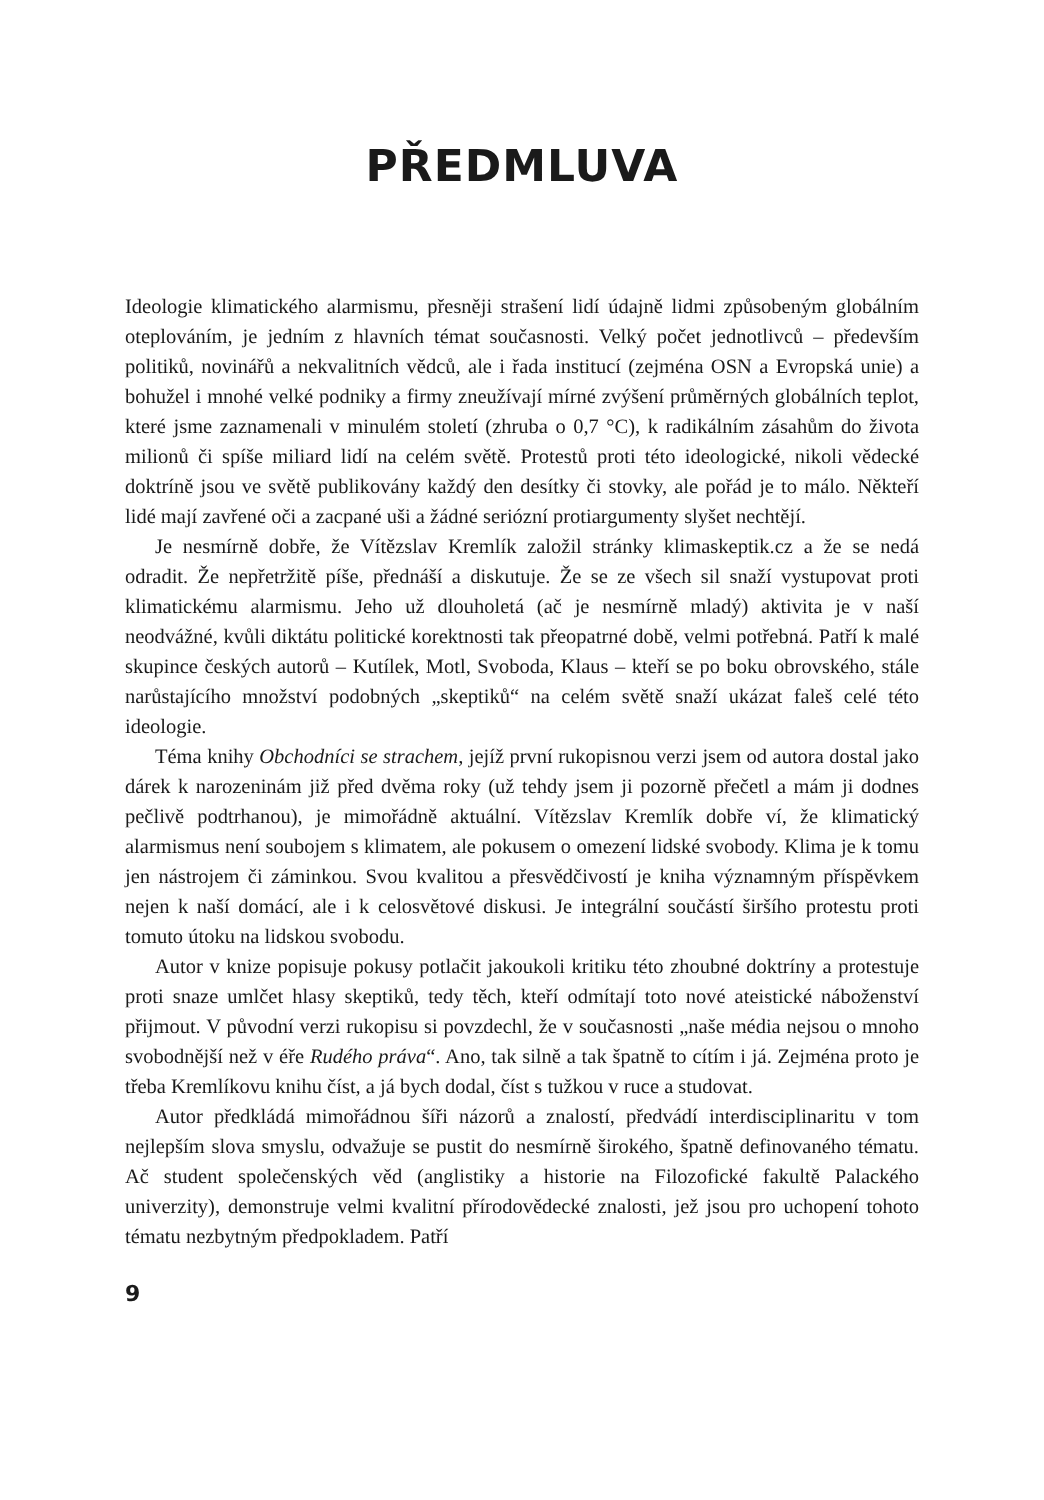PŘEDMLUVA
Ideologie klimatického alarmismu, přesněji strašení lidí údajně lidmi způsobeným globálním oteplováním, je jedním z hlavních témat současnosti. Velký počet jednotlivců – především politiků, novinářů a nekvalitních vědců, ale i řada institucí (zejména OSN a Evropská unie) a bohužel i mnohé velké podniky a firmy zneužívají mírné zvýšení průměrných globálních teplot, které jsme zaznamenali v minulém století (zhruba o 0,7 °C), k radikálním zásahům do života milionů či spíše miliard lidí na celém světě. Protestů proti této ideologické, nikoli vědecké doktríně jsou ve světě publikovány každý den desítky či stovky, ale pořád je to málo. Někteří lidé mají zavřené oči a zacpané uši a žádné seriózní protiargumenty slyšet nechtějí.
Je nesmírně dobře, že Vítězslav Kremlík založil stránky klimaskeptik.cz a že se nedá odradit. Že nepřetržitě píše, přednáší a diskutuje. Že se ze všech sil snaží vystupovat proti klimatickému alarmismu. Jeho už dlouholetá (ač je nesmírně mladý) aktivita je v naší neodvážné, kvůli diktátu politické korektnosti tak přeopatrné době, velmi potřebná. Patří k malé skupince českých autorů – Kutílek, Motl, Svoboda, Klaus – kteří se po boku obrovského, stále narůstajícího množství podobných „skeptiků“ na celém světě snaží ukázat faleš celé této ideologie.
Téma knihy Obchodníci se strachem, jejíž první rukopisnou verzi jsem od autora dostal jako dárek k narozeninám již před dvěma roky (už tehdy jsem ji pozorně přečetl a mám ji dodnes pečlivě podtrhanou), je mimořádně aktuální. Vítězslav Kremlík dobře ví, že klimatický alarmismus není soubojem s klimatem, ale pokusem o omezení lidské svobody. Klima je k tomu jen nástrojem či záminkou. Svou kvalitou a přesvědčivostí je kniha významným příspěvkem nejen k naší domácí, ale i k celosvětové diskusi. Je integrální součástí širšího protestu proti tomuto útoku na lidskou svobodu.
Autor v knize popisuje pokusy potlačit jakoukoli kritiku této zhoubné doktríny a protestuje proti snaze umlčet hlasy skeptiků, tedy těch, kteří odmítají toto nové ateistické náboženství přijmout. V původní verzi rukopisu si povzdechl, že v současnosti „naše média nejsou o mnoho svobodnější než v éře Rudého práva“. Ano, tak silně a tak špatně to cítím i já. Zejména proto je třeba Kremlíkovu knihu číst, a já bych dodal, číst s tužkou v ruce a studovat.
Autor předkládá mimořádnou šíři názorů a znalostí, předvádí interdisciplinaritu v tom nejlepším slova smyslu, odvažuje se pustit do nesmírně širokého, špatně definovaného tématu. Ač student společenských věd (anglistiky a historie na Filozofické fakultě Palackého univerzity), demonstruje velmi kvalitní přírodovědecké znalosti, jež jsou pro uchopení tohoto tématu nezbytným předpokladem. Patří
9